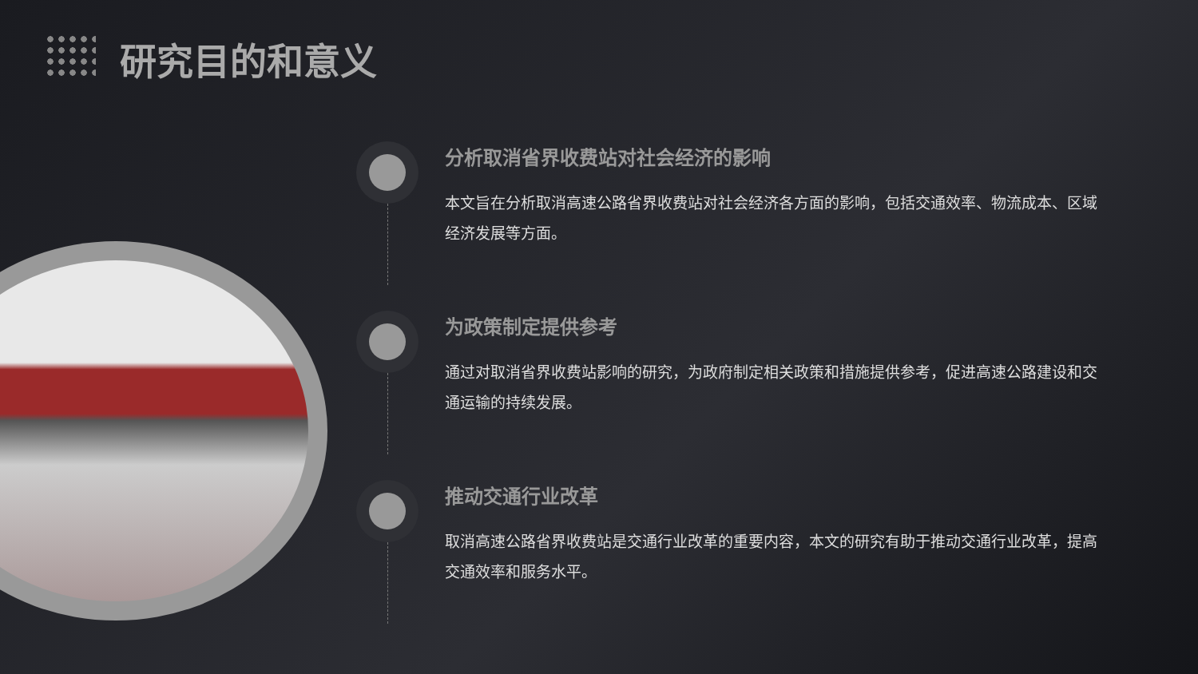研究目的和意义
分析取消省界收费站对社会经济的影响
本文旨在分析取消高速公路省界收费站对社会经济各方面的影响，包括交通效率、物流成本、区域经济发展等方面。
为政策制定提供参考
通过对取消省界收费站影响的研究，为政府制定相关政策和措施提供参考，促进高速公路建设和交通运输的持续发展。
推动交通行业改革
取消高速公路省界收费站是交通行业改革的重要内容，本文的研究有助于推动交通行业改革，提高交通效率和服务水平。